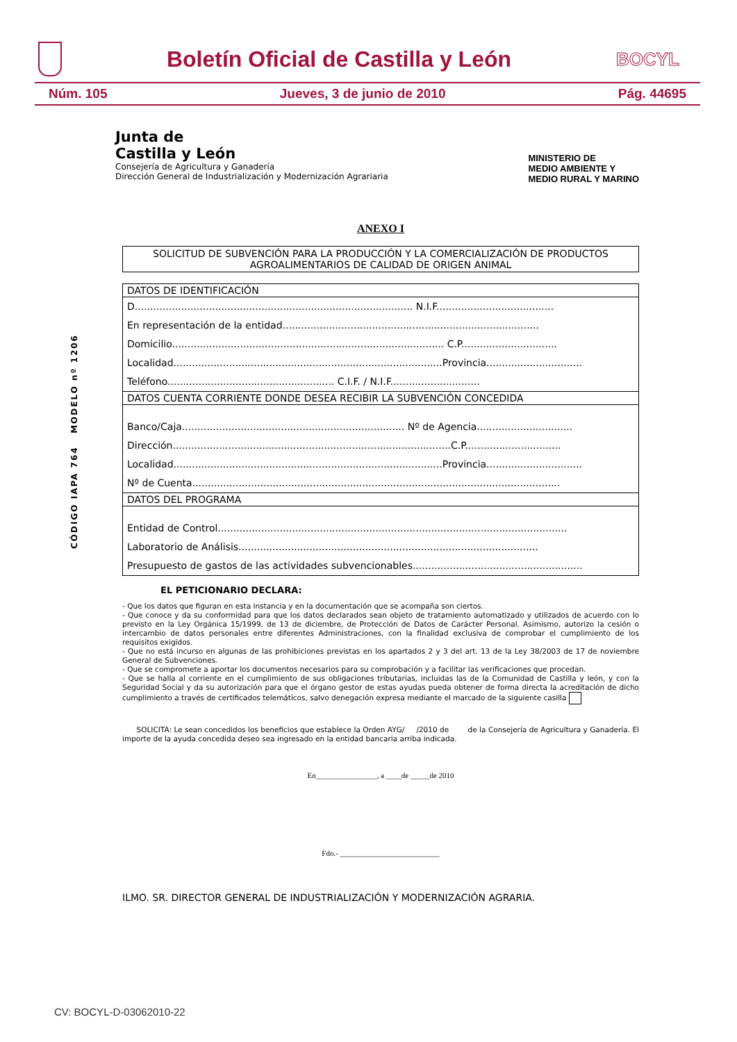Boletín Oficial de Castilla y León
BOCYL
Núm. 105 Jueves, 3 de junio de 2010 Pág. 44695
CÓDIGO IAPA 764 MODELO nº 1206
Junta de
Castilla y León
Consejería de Agricultura y Ganadería
Dirección General de Industrialización y Modernización Agrariaria
MINISTERIO DE
MEDIO AMBIENTE Y
MEDIO RURAL Y MARINO
ANEXO I
SOLICITUD DE SUBVENCIÓN PARA LA PRODUCCIÓN Y LA COMERCIALIZACIÓN DE PRODUCTOS AGROALIMENTARIOS DE CALIDAD DE ORIGEN ANIMAL
DATOS DE IDENTIFICACIÓN
D.......................................................................................... N.I.F......................................
En representación de la entidad...................................................................................
Domicilio........................................................................................ C.P...............................
Localidad.......................................................................................Provincia...............................
Teléfono...................................................... C.I.F. / N.I.F.............................
DATOS CUENTA CORRIENTE DONDE DESEA RECIBIR LA SUBVENCIÓN CONCEDIDA
Banco/Caja........................................................................ Nº de Agencia...............................
Dirección..........................................................................................C.P...............................
Localidad.......................................................................................Provincia...............................
Nº de Cuenta.......................................................................................................................
DATOS DEL PROGRAMA
Entidad de Control.................................................................................................................
Laboratorio de Análisis.................................................................................................
Presupuesto de gastos de las actividades subvencionables.......................................................
EL PETICIONARIO DECLARA:
- Que los datos que figuran en esta instancia y en la documentación que se acompaña son ciertos.
- Que conoce y da su conformidad para que los datos declarados sean objeto de tratamiento automatizado y utilizados de acuerdo con lo previsto en la Ley Orgánica 15/1999, de 13 de diciembre, de Protección de Datos de Carácter Personal. Asimismo, autorizo la cesión o intercambio de datos personales entre diferentes Administraciones, con la finalidad exclusiva de comprobar el cumplimiento de los requisitos exigidos.
- Que no está incurso en algunas de las prohibiciones previstas en los apartados 2 y 3 del art. 13 de la Ley 38/2003 de 17 de noviembre General de Subvenciones.
- Que se compromete a aportar los documentos necesarios para su comprobación y a facilitar las verificaciones que procedan.
- Que se halla al corriente en el cumplimiento de sus obligaciones tributarias, incluidas las de la Comunidad de Castilla y león, y con la Seguridad Social y da su autorización para que el órgano gestor de estas ayudas pueda obtener de forma directa la acreditación de dicho cumplimiento a través de certificados telemáticos, salvo denegación expresa mediante el marcado de la siguiente casilla
SOLICITA: Le sean concedidos los beneficios que establece la Orden AYG/ /2010 de de la Consejería de Agricultura y Ganadería. El importe de la ayuda concedida deseo sea ingresado en la entidad bancaria arriba indicada.
En________________, a ____de _____de 2010
Fdo.- __________________________
ILMO. SR. DIRECTOR GENERAL DE INDUSTRIALIZACIÓN Y MODERNIZACIÓN AGRARIA.
CV: BOCYL-D-03062010-22